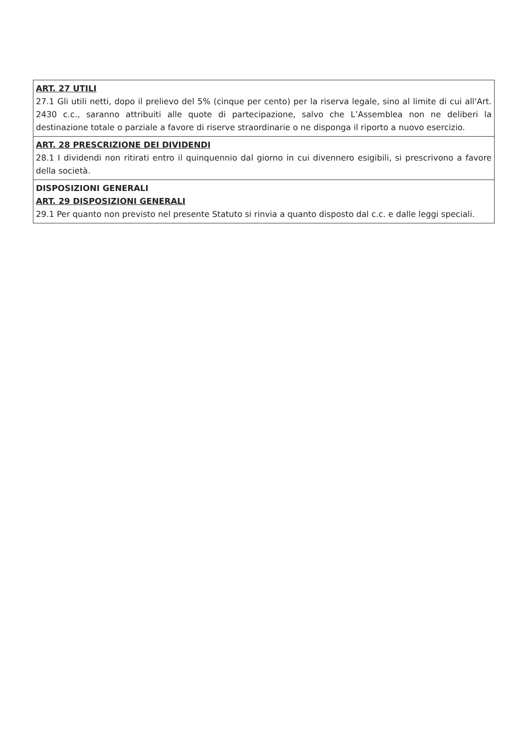| ART. 27 UTILI 27.1 Gli utili netti, dopo il prelievo del 5% (cinque per cento) per la riserva legale, sino al limite di cui all'Art. 2430 c.c., saranno attribuiti alle quote di partecipazione, salvo che L’Assemblea non ne deliberi la destinazione totale o parziale a favore di riserve straordinarie o ne disponga il riporto a nuovo esercizio. |
| ART. 28 PRESCRIZIONE DEI DIVIDENDI 28.1 I dividendi non ritirati entro il quinquennio dal giorno in cui divennero esigibili, si prescrivono a favore della società. |
| DISPOSIZIONI GENERALI ART. 29 DISPOSIZIONI GENERALI 29.1 Per quanto non previsto nel presente Statuto si rinvia a quanto disposto dal c.c. e dalle leggi speciali. |